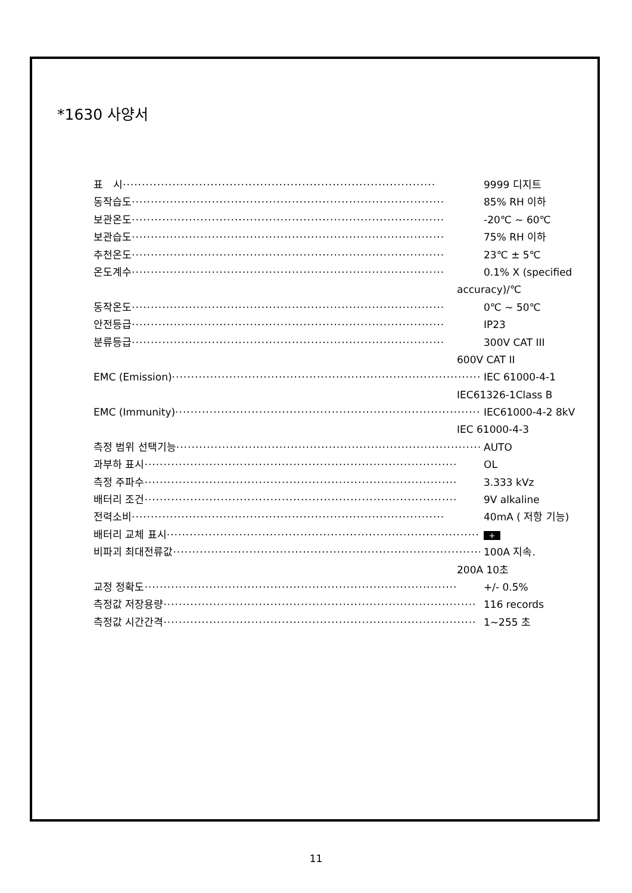*1630 사양서
표　시 ·················································································· 9999 디지트
동작습도 ·················································································· 85% RH 이하
보관온도 ·················································································· -20℃ ~ 60℃
보관습도 ·················································································· 75% RH 이하
추천온도 ·················································································· 23℃ ± 5℃
온도계수 ·················································································· 0.1% X (specified
accuracy)/℃
동작온도 ·················································································· 0℃ ~ 50℃
안전등급 ·················································································· IP23
분류등급 ·················································································· 300V CAT III
600V CAT II
EMC (Emission) ·················································································· IEC 61000-4-1
IEC61326-1Class B
EMC (Immunity) ·················································································· IEC61000-4-2 8kV
IEC 61000-4-3
측정 범위 선택기능 ·················································································· AUTO
과부하 표시 ·················································································· OL
측정 주파수 ·················································································· 3.333 kVz
배터리 조건 ·················································································· 9V alkaline
전력소비 ·················································································· 40mA ( 저항 기능)
배터리 교체 표시 ·················································································· +
비파괴 최대전류값 ·················································································· 100A 지속.
200A 10초
교정 정확도 ·················································································· +/- 0.5%
측정값 저장용량 ·················································································· 116 records
측정값 시간간격 ·················································································· 1~255 초
11